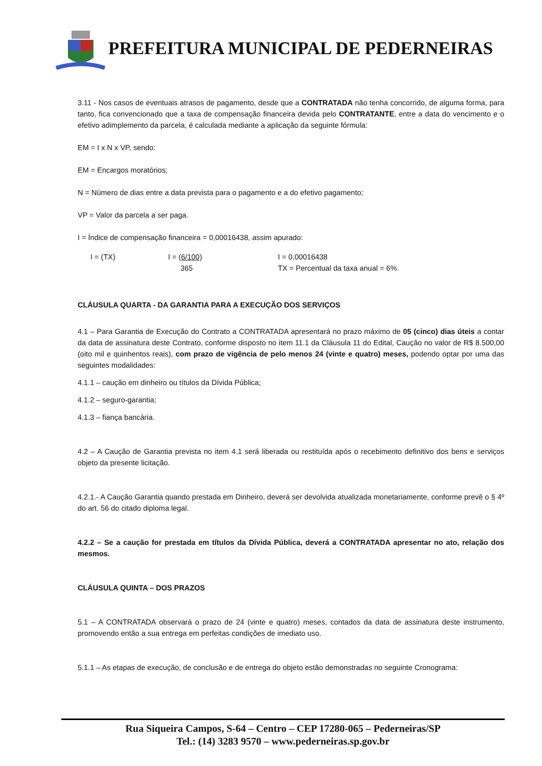PREFEITURA MUNICIPAL DE PEDERNEIRAS
3.11 - Nos casos de eventuais atrasos de pagamento, desde que a CONTRATADA não tenha concorrido, de alguma forma, para tanto, fica convencionado que a taxa de compensação financeira devida pelo CONTRATANTE, entre a data do vencimento e o efetivo adimplemento da parcela, é calculada mediante a aplicação da seguinte fórmula:
EM = I x N x VP, sendo:
EM = Encargos moratórios;
N = Número de dias entre a data prevista para o pagamento e a do efetivo pagamento;
VP = Valor da parcela a ser paga.
I = Índice de compensação financeira = 0,00016438, assim apurado:
I = (TX) I = (6/100)
365
I = 0,00016438
TX = Percentual da taxa anual = 6%.
CLÁUSULA QUARTA - DA GARANTIA PARA A EXECUÇÃO DOS SERVIÇOS
4.1 – Para Garantia de Execução do Contrato a CONTRATADA apresentará no prazo máximo de 05 (cinco) dias úteis a contar da data de assinatura deste Contrato, conforme disposto no item 11.1 da Cláusula 11 do Edital, Caução no valor de R$ 8.500,00 (oito mil e quinhentos reais), com prazo de vigência de pelo menos 24 (vinte e quatro) meses, podendo optar por uma das seguintes modalidades:
4.1.1 – caução em dinheiro ou títulos da Dívida Pública;
4.1.2 – seguro-garantia;
4.1.3 – fiança bancária.
4.2 – A Caução de Garantia prevista no item 4.1 será liberada ou restituída após o recebimento definitivo dos bens e serviços objeto da presente licitação.
4.2.1.- A Caução Garantia quando prestada em Dinheiro, deverá ser devolvida atualizada monetariamente, conforme prevê o § 4º do art. 56 do citado diploma legal.
4.2.2 – Se a caução for prestada em títulos da Dívida Pública, deverá a CONTRATADA apresentar no ato, relação dos mesmos.
CLÁUSULA QUINTA – DOS PRAZOS
5.1 – A CONTRATADA observará o prazo de 24 (vinte e quatro) meses, contados da data de assinatura deste instrumento, promovendo então a sua entrega em perfeitas condições de imediato uso.
5.1.1 – As etapas de execução, de conclusão e de entrega do objeto estão demonstradas no seguinte Cronograma:
Rua Siqueira Campos, S-64 – Centro – CEP 17280-065 – Pederneiras/SP
Tel.: (14) 3283 9570 – www.pederneiras.sp.gov.br